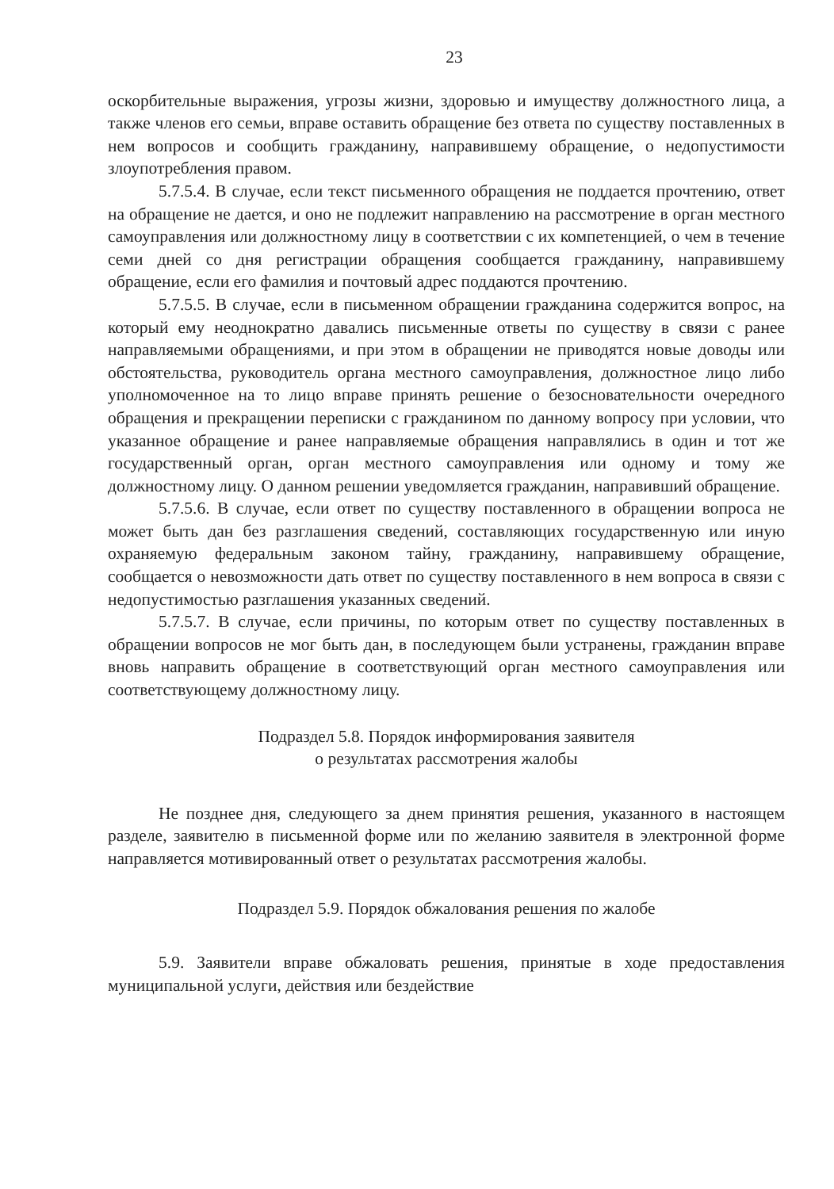23
оскорбительные выражения, угрозы жизни, здоровью и имуществу должностного лица, а также членов его семьи, вправе оставить обращение без ответа по существу поставленных в нем вопросов и сообщить гражданину, направившему обращение, о недопустимости злоупотребления правом.
5.7.5.4. В случае, если текст письменного обращения не поддается прочтению, ответ на обращение не дается, и оно не подлежит направлению на рассмотрение в орган местного самоуправления или должностному лицу в соответствии с их компетенцией, о чем в течение семи дней со дня регистрации обращения сообщается гражданину, направившему обращение, если его фамилия и почтовый адрес поддаются прочтению.
5.7.5.5. В случае, если в письменном обращении гражданина содержится вопрос, на который ему неоднократно давались письменные ответы по существу в связи с ранее направляемыми обращениями, и при этом в обращении не приводятся новые доводы или обстоятельства, руководитель органа местного самоуправления, должностное лицо либо уполномоченное на то лицо вправе принять решение о безосновательности очередного обращения и прекращении переписки с гражданином по данному вопросу при условии, что указанное обращение и ранее направляемые обращения направлялись в один и тот же государственный орган, орган местного самоуправления или одному и тому же должностному лицу. О данном решении уведомляется гражданин, направивший обращение.
5.7.5.6. В случае, если ответ по существу поставленного в обращении вопроса не может быть дан без разглашения сведений, составляющих государственную или иную охраняемую федеральным законом тайну, гражданину, направившему обращение, сообщается о невозможности дать ответ по существу поставленного в нем вопроса в связи с недопустимостью разглашения указанных сведений.
5.7.5.7. В случае, если причины, по которым ответ по существу поставленных в обращении вопросов не мог быть дан, в последующем были устранены, гражданин вправе вновь направить обращение в соответствующий орган местного самоуправления или соответствующему должностному лицу.
Подраздел 5.8. Порядок информирования заявителя
о результатах рассмотрения жалобы
Не позднее дня, следующего за днем принятия решения, указанного в настоящем разделе, заявителю в письменной форме или по желанию заявителя в электронной форме направляется мотивированный ответ о результатах рассмотрения жалобы.
Подраздел 5.9. Порядок обжалования решения по жалобе
5.9. Заявители вправе обжаловать решения, принятые в ходе предоставления муниципальной услуги, действия или бездействие